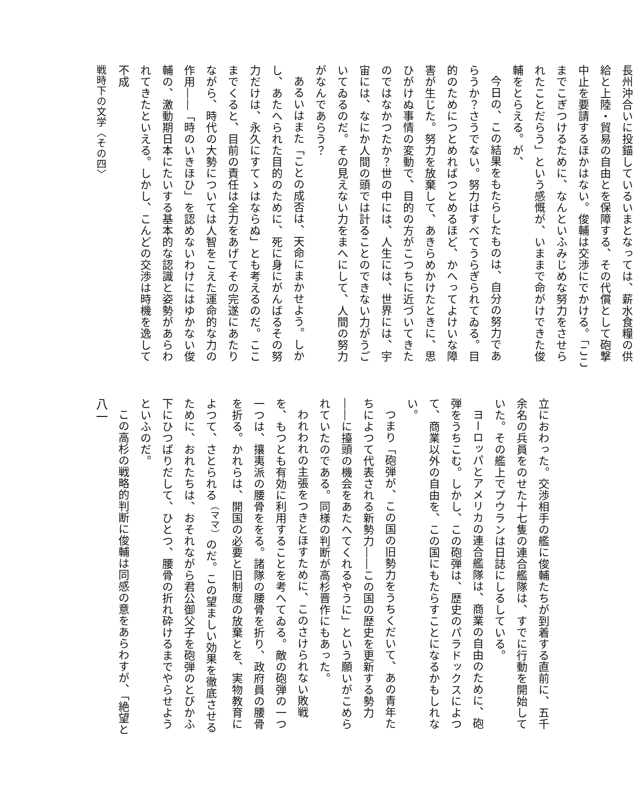長州沖合いに投錨しているいまとなっては、薪水食糧の供給と上陸・貿易の自由とを保障する、その代償として砲撃中止を要請するほかはない。俊輔は交渉にでかける。「ここまでこぎつけるために、なんといふみじめな努力をさせられたことだらう」という感慨が、いままで命がけできた俊輔をとらえる。が、
今日の、この結果をもたらしたものは、自分の努力であらうか？さうでない。努力はすべてうらぎられてゐる。目的のためにつとめればつとめるほど、かへってよけいな障害が生じた。努力を放棄して、あきらめかけたときに、思ひがけぬ事情の変動で、目的の方がこつちに近づいてきたのではなかつたか？世の中には、人生には、世界には、宇宙には、なにか人間の頭では計ることのできない力がうごいてゐるのだ。その見えない力をまへにして、人間の努力がなんであらう？
あるいはまた「ことの成否は、天命にまかせよう。しかし、あたへられた目的のために、死に身にがんばるその努力だけは、永久にすてゝはならぬ」とも考えるのだ。ここまでくると、目前の責任は全力をあげてその完遂にあたりながら、時代の大勢については人智をこえた運命的な力の作用――「時のいきほひ」を認めないわけにはゆかない俊輔の、激動期日本にたいする基本的な認識と姿勢があらわれてきたといえる。しかし、こんどの交渉は時機を逸して不成
戦時下の文学〈その四〉
立におわった。交渉相手の艦に俊輔たちが到着する直前に、五千余名の兵員をのせた十七隻の連合艦隊は、すでに行動を開始していた。その艦上でプウランは日誌にしるしている。
ヨーロッパとアメリカの連合艦隊は、商業の自由のために、砲弾をうちこむ。しかし、この砲弾は、歴史のパラドックスによつて、商業以外の自由を、この国にもたらすことになるかもしれない。
つまり「砲弾が、この国の旧勢力をうちくだいて、あの青年たちによつて代表される新勢力――この国の歴史を更新する勢力――に擡頭の機会をあたへてくれるやうに」という願いがこめられていたのである。同様の判断が高杉晋作にもあった。
われわれの主張をつきとほすために、このさけられない敗戦を、もつとも有効に利用することを考へてゐる。敵の砲弾の一つ一つは、攘夷派の腰骨ををる。諸隊の腰骨を折り、政府員の腰骨を折る。かれらは、開国の必要と旧制度の放棄とを、実物教育によつて、さとられる<sup>（ママ）</sup>のだ。この望ましい効果を徹底させるために、おれたちは、おそれながら君公御父子を砲弾のとびかふ下にひつぱりだして、ひとつ、腰骨の折れ砕けるまでやらせようといふのだ。
この高杉の戦略的判断に俊輔は同感の意をあらわすが、「絶望と
八一